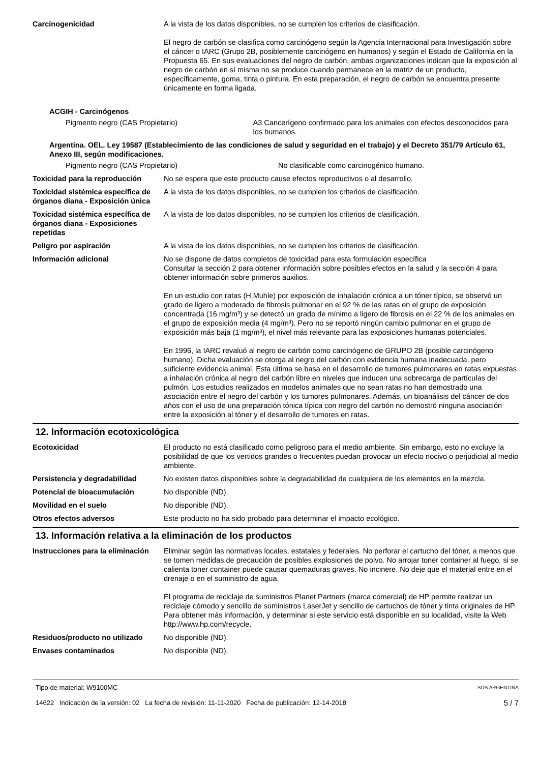Carcinogenicidad A la vista de los datos disponibles, no se cumplen los criterios de clasificación.
El negro de carbón se clasifica como carcinógeno según la Agencia Internacional para Investigación sobre el cáncer o IARC (Grupo 2B, posiblemente carcinógeno en humanos) y según el Estado de California en la Propuesta 65. En sus evaluaciones del negro de carbón, ambas organizaciones indican que la exposición al negro de carbón en sí misma no se produce cuando permanece en la matriz de un producto, específicamente, goma, tinta o pintura. En esta preparación, el negro de carbón se encuentra presente únicamente en forma ligada.
ACGIH - Carcinógenos
Pigmento negro (CAS Propietario) A3 Cancerígeno confirmado para los animales con efectos desconocidos para los humanos.
Argentina. OEL. Ley 19587 (Establecimiento de las condiciones de salud y seguridad en el trabajo) y el Decreto 351/79 Artículo 61, Anexo III, según modificaciones.
Pigmento negro (CAS Propietario) No clasificable como carcinogénico humano.
Toxicidad para la reproducción
No se espera que este producto cause efectos reproductivos o al desarrollo.
Toxicidad sistémica específica de órganos diana - Exposición única
A la vista de los datos disponibles, no se cumplen los criterios de clasificación.
Toxicidad sistémica específica de órganos diana - Exposiciones repetidas
A la vista de los datos disponibles, no se cumplen los criterios de clasificación.
Peligro por aspiración A la vista de los datos disponibles, no se cumplen los criterios de clasificación.
Información adicional No se dispone de datos completos de toxicidad para esta formulación específica
Consultar la sección 2 para obtener información sobre posibles efectos en la salud y la sección 4 para obtener información sobre primeros auxilios.
En un estudio con ratas (H.Muhle) por exposición de inhalación crónica a un tóner típico, se observó un grado de ligero a moderado de fibrosis pulmonar en el 92 % de las ratas en el grupo de exposición concentrada (16 mg/m³) y se detectó un grado de mínimo a ligero de fibrosis en el 22 % de los animales en el grupo de exposición media (4 mg/m³). Pero no se reportó ningún cambio pulmonar en el grupo de exposición más baja (1 mg/m³), el nivel más relevante para las exposiciones humanas potenciales.
En 1996, la IARC revaluó al negro de carbón como carcinógeno de GRUPO 2B (posible carcinógeno humano). Dicha evaluación se otorga al negro del carbón con evidencia humana inadecuada, pero suficiente evidencia animal. Esta última se basa en el desarrollo de tumores pulmonares en ratas expuestas a inhalación crónica al negro del carbón libre en niveles que inducen una sobrecarga de partículas del pulmón. Los estudios realizados en modelos animales que no sean ratas no han demostrado una asociación entre el negro del carbón y los tumores pulmonares. Además, un bioanálisis del cáncer de dos años con el uso de una preparación tónica típica con negro del carbón no demostró ninguna asociación entre la exposición al tóner y el desarrollo de tumores en ratas.
12. Información ecotoxicológica
Ecotoxicidad El producto no está clasificado como peligroso para el medio ambiente. Sin embargo, esto no excluye la posibilidad de que los vertidos grandes o frecuentes puedan provocar un efecto nocivo o perjudicial al medio ambiente.
Persistencia y degradabilidad No existen datos disponibles sobre la degradabilidad de cualquiera de los elementos en la mezcla.
Potencial de bioacumulación No disponible (ND).
Movilidad en el suelo No disponible (ND).
Otros efectos adversos Este producto no ha sido probado para determinar el impacto ecológico.
13. Información relativa a la eliminación de los productos
Instrucciones para la eliminación
Eliminar según las normativas locales, estatales y federales. No perforar el cartucho del tóner, a menos que se tomen medidas de precaución de posibles explosiones de polvo. No arrojar toner container al fuego, si se calienta toner container puede causar quemaduras graves. No incinere. No deje que el material entre en el drenaje o en el suministro de agua.
El programa de reciclaje de suministros Planet Partners (marca comercial) de HP permite realizar un reciclaje cómodo y sencillo de suministros LaserJet y sencillo de cartuchos de tóner y tinta originales de HP. Para obtener más información, y determinar si este servicio está disponible en su localidad, visite la Web http://www.hp.com/recycle.
Residuos/producto no utilizado
No disponible (ND).
Envases contaminados No disponible (ND).
Tipo de material: W9100MC SDS ARGENTINA
14622 Indicación de la versión: 02 La fecha de revisión: 11-11-2020 Fecha de publicación: 12-14-2018 5 / 7